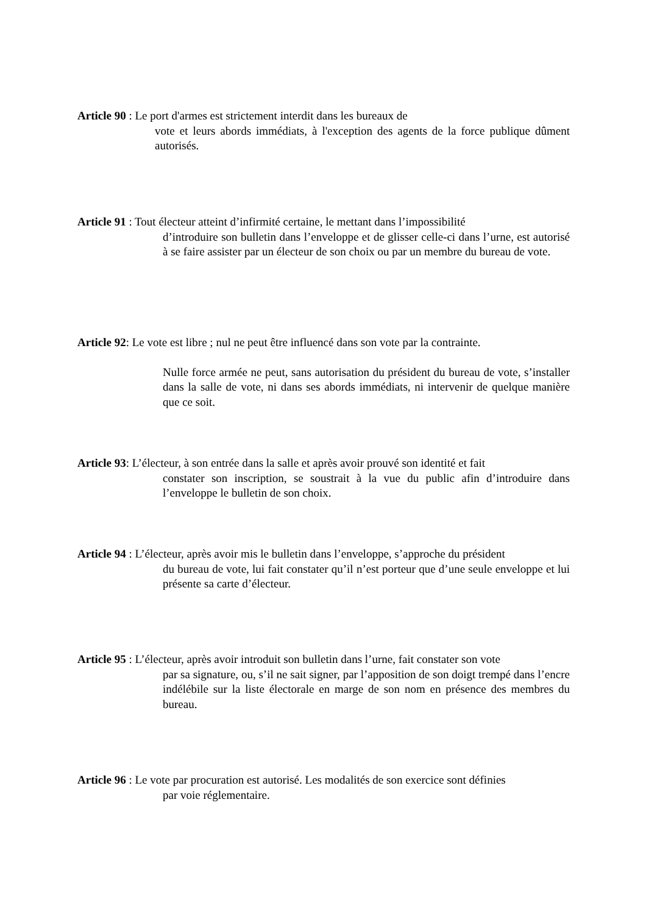Article 90 : Le port d'armes est strictement interdit dans les bureaux de
vote et leurs abords immédiats, à l'exception des agents de la force publique dûment autorisés.
Article 91 : Tout électeur atteint d’infirmité certaine, le mettant dans l’impossibilité
d’introduire son bulletin dans l’enveloppe et de glisser celle-ci dans l’urne, est autorisé à se faire assister par un électeur de son choix ou par un membre du bureau de vote.
Article 92: Le vote est libre ; nul ne peut être influencé dans son vote par la contrainte.
Nulle force armée ne peut, sans autorisation du président du bureau de vote, s’installer dans la salle de vote, ni dans ses abords immédiats, ni intervenir de quelque manière que ce soit.
Article 93: L’électeur, à son entrée dans la salle et après avoir prouvé son identité et fait
constater son inscription, se soustrait à la vue du public afin d’introduire dans l’enveloppe le bulletin de son choix.
Article 94 : L’électeur, après avoir mis le bulletin dans l’enveloppe, s’approche du président
du bureau de vote, lui fait constater qu’il n’est porteur que d’une seule enveloppe et lui présente sa carte d’électeur.
Article 95 : L’électeur, après avoir introduit son bulletin dans l’urne, fait constater son vote
par sa signature, ou, s’il ne sait signer, par l’apposition de son doigt trempé dans l’encre indélébile sur la liste électorale en marge de son nom en présence des membres du bureau.
Article 96 : Le vote par procuration est autorisé. Les modalités de son exercice sont définies
par voie réglementaire.